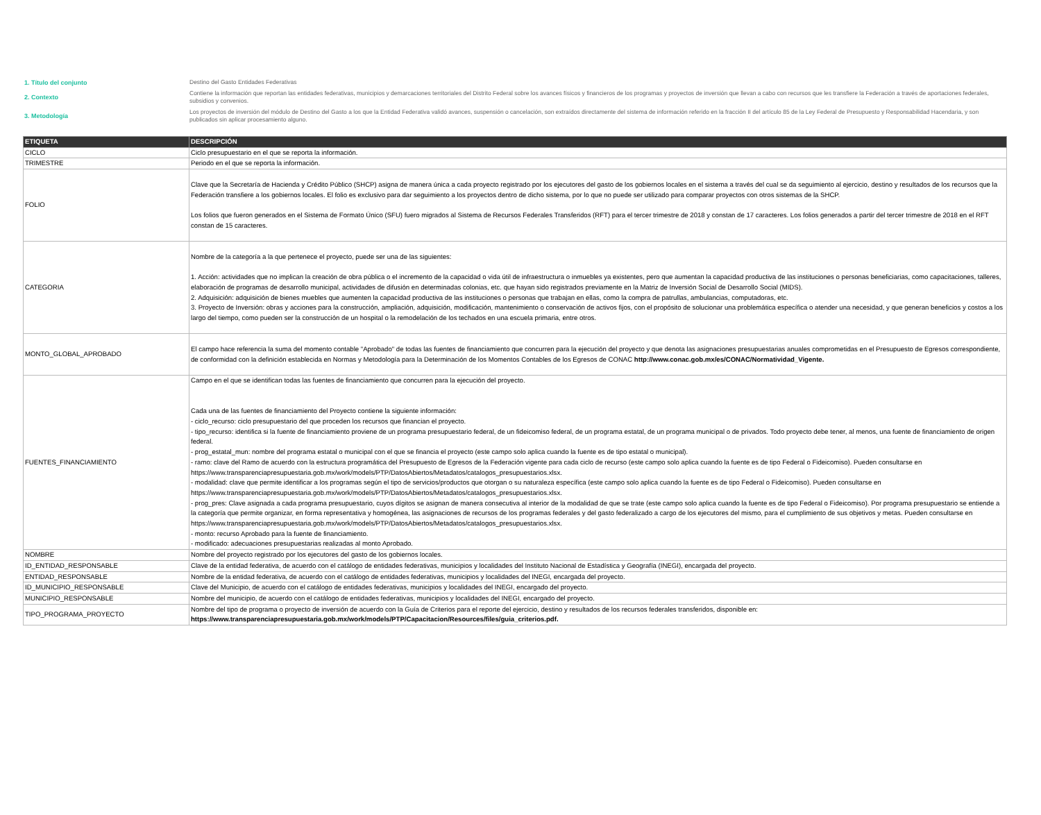1. Título del conjunto
Destino del Gasto Entidades Federativas
2. Contexto
Contiene la información que reportan las entidades federativas, municipios y demarcaciones territoriales del Distrito Federal sobre los avances físicos y financieros de los programas y proyectos de inversión que llevan a cabo con recursos que les transfiere la Federación a través de aportaciones federales, subsidios y convenios.
3. Metodología
Los proyectos de inversión del módulo de Destino del Gasto a los que la Entidad Federativa validó avances, suspensión o cancelación, son extraídos directamente del sistema de información referido en la fracción II del artículo 85 de la Ley Federal de Presupuesto y Responsabilidad Hacendaria, y son publicados sin aplicar procesamiento alguno.
| ETIQUETA | DESCRIPCIÓN |
| --- | --- |
| CICLO | Ciclo presupuestario en el que se reporta la información. |
| TRIMESTRE | Periodo en el que se reporta la información. |
| FOLIO | Clave que la Secretaría de Hacienda y Crédito Público (SHCP) asigna de manera única a cada proyecto registrado por los ejecutores del gasto de los gobiernos locales en el sistema a través del cual se da seguimiento al ejercicio, destino y resultados de los recursos que la Federación transfiere a los gobiernos locales. El folio es exclusivo para dar seguimiento a los proyectos dentro de dicho sistema, por lo que no puede ser utilizado para comparar proyectos con otros sistemas de la SHCP. Los folios que fueron generados en el Sistema de Formato Único (SFU) fuero migrados al Sistema de Recursos Federales Transferidos (RFT) para el tercer trimestre de 2018 y constan de 17 caracteres. Los folios generados a partir del tercer trimestre de 2018 en el RFT constan de 15 caracteres. |
| CATEGORIA | Nombre de la categoría a la que pertenece el proyecto, puede ser una de las siguientes: 1. Acción: actividades que no implican la creación de obra pública o el incremento de la capacidad o vida útil de infraestructura o inmuebles ya existentes, pero que aumentan la capacidad productiva de las instituciones o personas beneficiarias, como capacitaciones, talleres, elaboración de programas de desarrollo municipal, actividades de difusión en determinadas colonias, etc. que hayan sido registrados previamente en la Matriz de Inversión Social de Desarrollo Social (MIDS). 2. Adquisición: adquisición de bienes muebles que aumenten la capacidad productiva de las instituciones o personas que trabajan en ellas, como la compra de patrullas, ambulancias, computadoras, etc. 3. Proyecto de Inversión: obras y acciones para la construcción, ampliación, adquisición, modificación, mantenimiento o conservación de activos fijos, con el propósito de solucionar una problemática específica o atender una necesidad, y que generan beneficios y costos a los largo del tiempo, como pueden ser la construcción de un hospital o la remodelación de los techados en una escuela primaria, entre otros. |
| MONTO_GLOBAL_APROBADO | El campo hace referencia la suma del momento contable "Aprobado" de todas las fuentes de financiamiento que concurren para la ejecución del proyecto y que denota las asignaciones presupuestarias anuales comprometidas en el Presupuesto de Egresos correspondiente, de conformidad con la definición establecida en Normas y Metodología para la Determinación de los Momentos Contables de los Egresos de CONAC http://www.conac.gob.mx/es/CONAC/Normatividad_Vigente. |
| FUENTES_FINANCIAMIENTO | Campo en el que se identifican todas las fuentes de financiamiento que concurren para la ejecución del proyecto. Cada una de las fuentes de financiamiento del Proyecto contiene la siguiente información: - ciclo_recurso: ciclo presupuestario del que proceden los recursos que financian el proyecto. - tipo_recurso: identifica si la fuente de financiamiento proviene de un programa presupuestario federal, de un fideicomiso federal, de un programa estatal, de un programa municipal o de privados. Todo proyecto debe tener, al menos, una fuente de financiamiento de origen federal. - prog_estatal_mun: nombre del programa estatal o municipal con el que se financia el proyecto (este campo solo aplica cuando la fuente es de tipo estatal o municipal). - ramo: clave del Ramo de acuerdo con la estructura programática del Presupuesto de Egresos de la Federación vigente para cada ciclo de recurso (este campo solo aplica cuando la fuente es de tipo Federal o Fideicomiso). Pueden consultarse en https://www.transparenciapresupuestaria.gob.mx/work/models/PTP/DatosAbiertos/Metadatos/catalogos_presupuestarios.xlsx. - modalidad: clave que permite identificar a los programas según el tipo de servicios/productos que otorgan o su naturaleza específica (este campo solo aplica cuando la fuente es de tipo Federal o Fideicomiso). Pueden consultarse en https://www.transparenciapresupuestaria.gob.mx/work/models/PTP/DatosAbiertos/Metadatos/catalogos_presupuestarios.xlsx. - prog_pres: Clave asignada a cada programa presupuestario, cuyos dígitos se asignan de manera consecutiva al interior de la modalidad de que se trate (este campo solo aplica cuando la fuente es de tipo Federal o Fideicomiso). Por programa presupuestario se entiende a la categoría que permite organizar, en forma representativa y homogénea, las asignaciones de recursos de los programas federales y del gasto federalizado a cargo de los ejecutores del mismo, para el cumplimiento de sus objetivos y metas. Pueden consultarse en https://www.transparenciapresupuestaria.gob.mx/work/models/PTP/DatosAbiertos/Metadatos/catalogos_presupuestarios.xlsx. - monto: recurso Aprobado para la fuente de financiamiento. - modificado: adecuaciones presupuestarias realizadas al monto Aprobado. |
| NOMBRE | Nombre del proyecto registrado por los ejecutores del gasto de los gobiernos locales. |
| ID_ENTIDAD_RESPONSABLE | Clave de la entidad federativa, de acuerdo con el catálogo de entidades federativas, municipios y localidades del Instituto Nacional de Estadística y Geografía (INEGI), encargada del proyecto. |
| ENTIDAD_RESPONSABLE | Nombre de la entidad federativa, de acuerdo con el catálogo de entidades federativas, municipios y localidades del INEGI, encargada del proyecto. |
| ID_MUNICIPIO_RESPONSABLE | Clave del Municipio, de acuerdo con el catálogo de entidades federativas, municipios y localidades del INEGI, encargado del proyecto. |
| MUNICIPIO_RESPONSABLE | Nombre del municipio, de acuerdo con el catálogo de entidades federativas, municipios y localidades del INEGI, encargado del proyecto. |
| TIPO_PROGRAMA_PROYECTO | Nombre del tipo de programa o proyecto de inversión de acuerdo con la Guía de Criterios para el reporte del ejercicio, destino y resultados de los recursos federales transferidos, disponible en: https://www.transparenciapresupuestaria.gob.mx/work/models/PTP/Capacitacion/Resources/files/guia_criterios.pdf. |